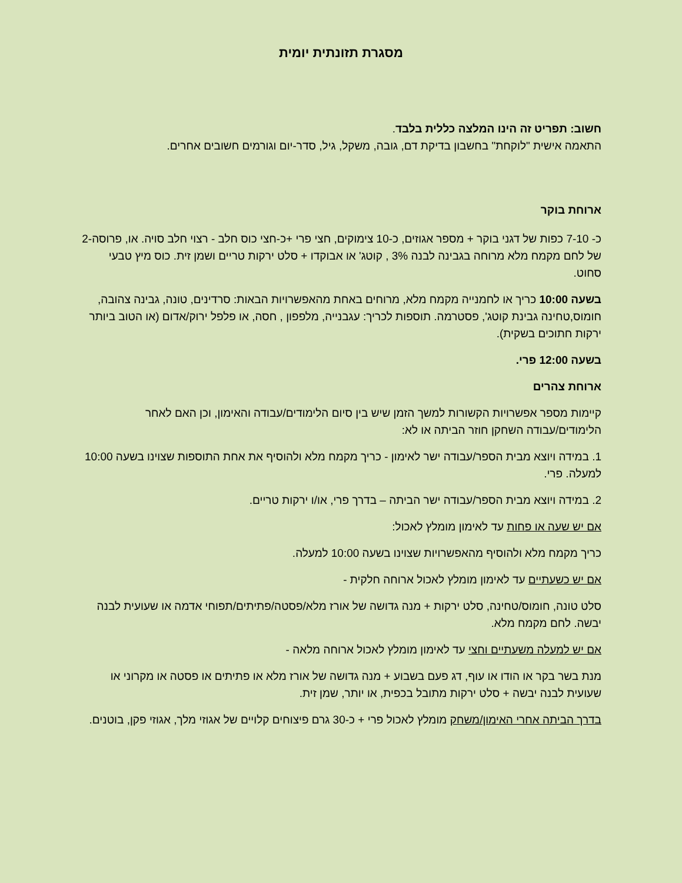מסגרת תזונתית יומית
חשוב: תפריט זה הינו המלצה כללית בלבד.
התאמה אישית "לוקחת" בחשבון בדיקת דם, גובה, משקל, גיל, סדר-יום וגורמים חשובים אחרים.
ארוחת בוקר
כ- 7-10 כפות של דגני בוקר + מספר אגוזים, כ-10 צימוקים, חצי פרי +כ-חצי כוס חלב - רצוי חלב סויה. או, פרוסה-2 של לחם מקמח מלא מרוחה בגבינה לבנה 3% , קוטג' או אבוקדו + סלט ירקות טריים ושמן זית. כוס מיץ טבעי סחוט.
בשעה 10:00 כריך או לחמנייה מקמח מלא, מרוחים באחת מהאפשרויות הבאות: סרדינים, טונה, גבינה צהובה, חומוס,טחינה גבינת קוטג', פסטרמה. תוספות לכריך: עגבנייה, מלפפון , חסה, או פלפל ירוק/אדום (או הטוב ביותר ירקות חתוכים בשקית).
בשעה 12:00 פרי.
ארוחת צהרים
קיימות מספר אפשרויות הקשורות למשך הזמן שיש בין סיום הלימודים/עבודה והאימון, וכן האם לאחר הלימודים/עבודה השחקן חוזר הביתה או לא:
1. במידה ויוצא מבית הספר/עבודה ישר לאימון - כריך מקמח מלא ולהוסיף את אחת התוספות שצוינו בשעה 10:00 למעלה. פרי.
2. במידה ויוצא מבית הספר/עבודה ישר הביתה – בדרך פרי, או/ו ירקות טריים.
אם יש שעה או פחות עד לאימון מומלץ לאכול:
כריך מקמח מלא ולהוסיף מהאפשרויות שצוינו בשעה 10:00 למעלה.
אם יש כשעתיים עד לאימון מומלץ לאכול ארוחה חלקית -
סלט טונה, חומוס/טחינה, סלט ירקות + מנה גדושה של אורז מלא/פסטה/פתיתים/תפוחי אדמה או שעועית לבנה יבשה. לחם מקמח מלא.
אם יש למעלה משעתיים וחצי עד לאימון מומלץ לאכול ארוחה מלאה -
מנת בשר בקר או הודו או עוף, דג פעם בשבוע + מנה גדושה של אורז מלא או פתיתים או פסטה או מקרוני או שעועית לבנה יבשה + סלט ירקות מתובל בכפית, או יותר, שמן זית.
בדרך הביתה אחרי האימון/משחק מומלץ לאכול פרי + כ-30 גרם פיצוחים קלויים של אגוזי מלך, אגוזי פקן, בוטנים.